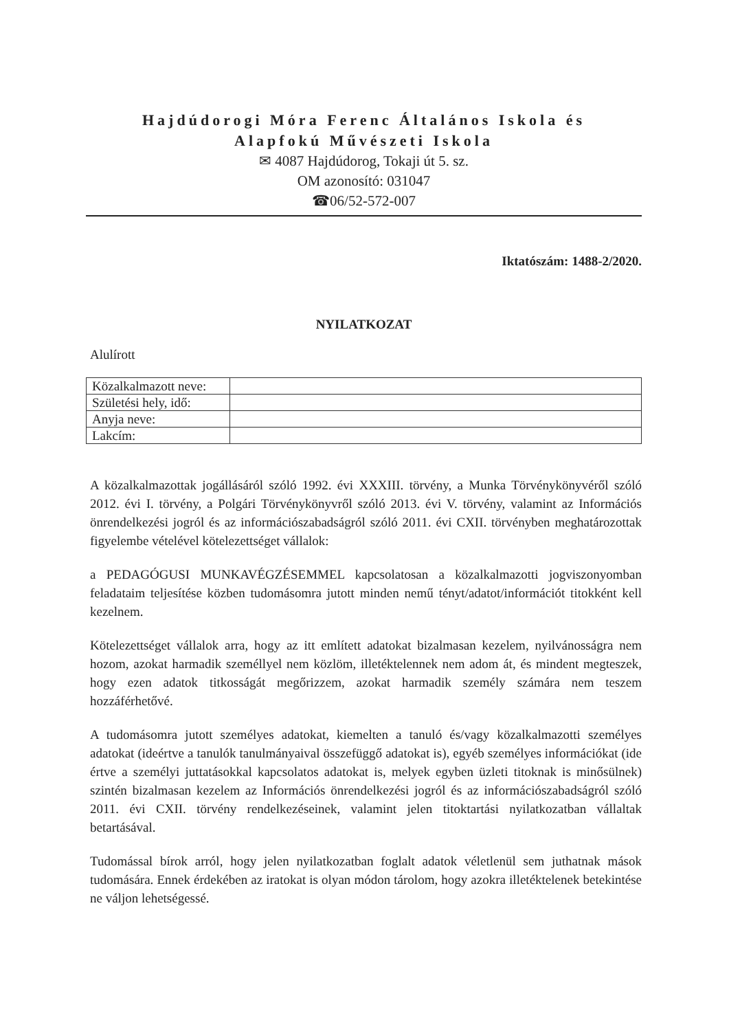Hajdúdorogi Móra Ferenc Általános Iskola és
Alapfokú Művészeti Iskola
✉ 4087 Hajdúdorog, Tokaji út 5. sz.
OM azonosító: 031047
☎06/52-572-007
Iktatószám: 1488-2/2020.
NYILATKOZAT
Alulírott
| Közalkalmazott neve: | |
| Születési hely, idő: | |
| Anyja neve: | |
| Lakcím: | |
A közalkalmazottak jogállásáról szóló 1992. évi XXXIII. törvény, a Munka Törvénykönyvéről szóló 2012. évi I. törvény, a Polgári Törvénykönyvről szóló 2013. évi V. törvény, valamint az Információs önrendelkezési jogról és az információszabadságról szóló 2011. évi CXII. törvényben meghatározottak figyelembe vételével kötelezettséget vállalok:
a PEDAGÓGUSI MUNKAVÉGZÉSEMMEL kapcsolatosan a közalkalmazotti jogviszonyomban feladataim teljesítése közben tudomásomra jutott minden nemű tényt/adatot/információt titokként kell kezelnem.
Kötelezettséget vállalok arra, hogy az itt említett adatokat bizalmasan kezelem, nyilvánosságra nem hozom, azokat harmadik személlyel nem közlöm, illetéktelennek nem adom át, és mindent megteszek, hogy ezen adatok titkosságát megőrizzem, azokat harmadik személy számára nem teszem hozzáférhetővé.
A tudomásomra jutott személyes adatokat, kiemelten a tanuló és/vagy közalkalmazotti személyes adatokat (ideértve a tanulók tanulmányaival összefüggő adatokat is), egyéb személyes információkat (ide értve a személyi juttatásokkal kapcsolatos adatokat is, melyek egyben üzleti titoknak is minősülnek) szintén bizalmasan kezelem az Információs önrendelkezési jogról és az információszabadságról szóló 2011. évi CXII. törvény rendelkezéseinek, valamint jelen titoktartási nyilatkozatban vállaltak betartásával.
Tudomással bírok arról, hogy jelen nyilatkozatban foglalt adatok véletlenül sem juthatnak mások tudomására. Ennek érdekében az iratokat is olyan módon tárolom, hogy azokra illetéktelenek betekintése ne váljon lehetségessé.